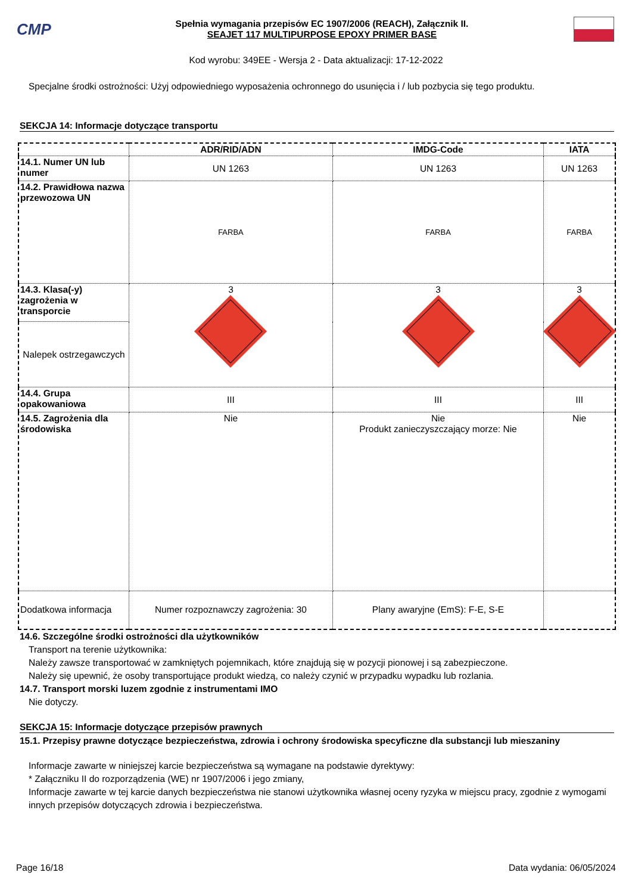CMP
Spełnia wymagania przepisów EC 1907/2006 (REACH), Załącznik II.
SEAJET 117 MULTIPURPOSE EPOXY PRIMER BASE
Kod wyrobu: 349EE - Wersja 2 - Data aktualizacji: 17-12-2022
Specjalne środki ostrożności: Użyj odpowiedniego wyposażenia ochronnego do usunięcia i / lub pozbycia się tego produktu.
SEKCJA 14: Informacje dotyczące transportu
| | ADR/RID/ADN | IMDG-Code | IATA |
| --- | --- | --- | --- |
| 14.1. Numer UN lub numer | UN 1263 | UN 1263 | UN 1263 |
| 14.2. Prawidłowa nazwa przewozowa UN | FARBA | FARBA | FARBA |
| 14.3. Klasa(-y) zagrożenia w transporcie | 3 | 3 | 3 |
| Nalepek ostrzegawczych | | | |
| 14.4. Grupa opakowaniowa | III | III | III |
| 14.5. Zagrożenia dla środowiska | Nie | Nie Produkt zanieczyszczający morze: Nie | Nie |
| Dodatkowa informacja | Numer rozpoznawczy zagrożenia: 30 | Plany awaryjne (EmS): F-E, S-E | |
14.6. Szczególne środki ostrożności dla użytkowników
Transport na terenie użytkownika:
Należy zawsze transportować w zamkniętych pojemnikach, które znajdują się w pozycji pionowej i są zabezpieczone.
Należy się upewnić, że osoby transportujące produkt wiedzą, co należy czynić w przypadku wypadku lub rozlania.
14.7. Transport morski luzem zgodnie z instrumentami IMO
Nie dotyczy.
SEKCJA 15: Informacje dotyczące przepisów prawnych
15.1. Przepisy prawne dotyczące bezpieczeństwa, zdrowia i ochrony środowiska specyficzne dla substancji lub mieszaniny
Informacje zawarte w niniejszej karcie bezpieczeństwa są wymagane na podstawie dyrektywy:
* Załączniku II do rozporządzenia (WE) nr 1907/2006 i jego zmiany,
Informacje zawarte w tej karcie danych bezpieczeństwa nie stanowi użytkownika własnej oceny ryzyka w miejscu pracy, zgodnie z wymogami innych przepisów dotyczących zdrowia i bezpieczeństwa.
Page 16/18 Data wydania: 06/05/2024